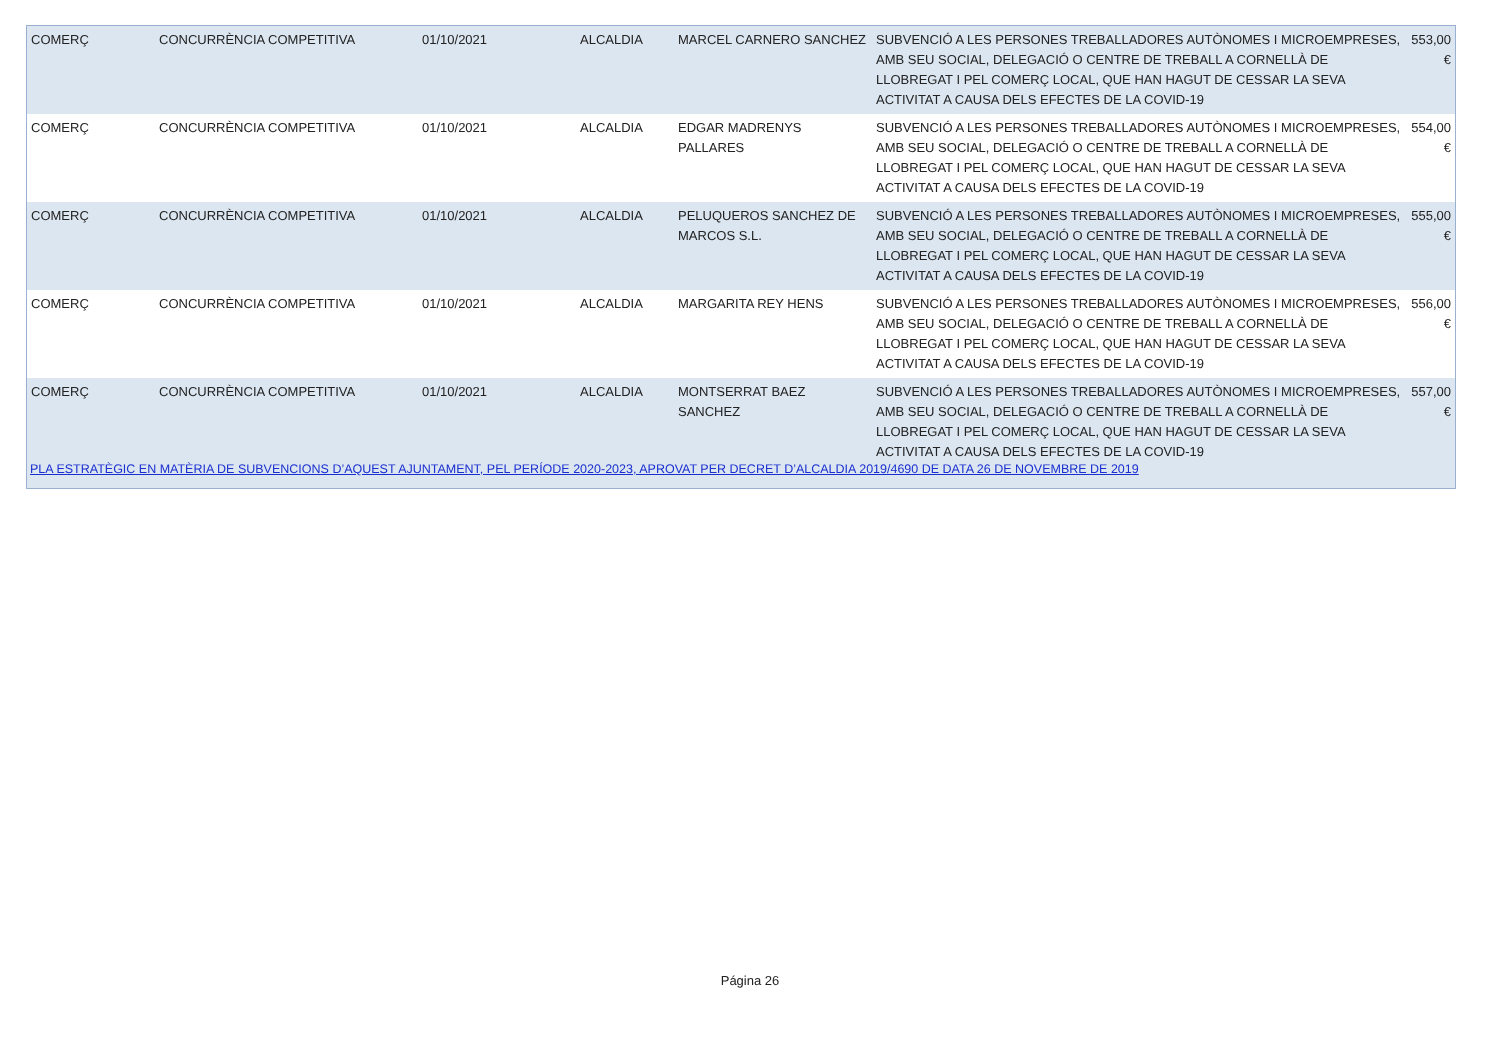| COMERÇ | CONCURRÈNCIA COMPETITIVA | 01/10/2021 | ALCALDIA | MARCEL CARNERO SANCHEZ | SUBVENCIÓ A LES PERSONES TREBALLADORES AUTÒNOMES I MICROEMPRESES, AMB SEU SOCIAL, DELEGACIÓ O CENTRE DE TREBALL A CORNELLÀ DE LLOBREGAT I PEL COMERÇ LOCAL, QUE HAN HAGUT DE CESSAR LA SEVA ACTIVITAT A CAUSA DELS EFECTES DE LA COVID-19 | 553,00 € |
| COMERÇ | CONCURRÈNCIA COMPETITIVA | 01/10/2021 | ALCALDIA | EDGAR MADRENYS PALLARES | SUBVENCIÓ A LES PERSONES TREBALLADORES AUTÒNOMES I MICROEMPRESES, AMB SEU SOCIAL, DELEGACIÓ O CENTRE DE TREBALL A CORNELLÀ DE LLOBREGAT I PEL COMERÇ LOCAL, QUE HAN HAGUT DE CESSAR LA SEVA ACTIVITAT A CAUSA DELS EFECTES DE LA COVID-19 | 554,00 € |
| COMERÇ | CONCURRÈNCIA COMPETITIVA | 01/10/2021 | ALCALDIA | PELUQUEROS SANCHEZ DE MARCOS S.L. | SUBVENCIÓ A LES PERSONES TREBALLADORES AUTÒNOMES I MICROEMPRESES, AMB SEU SOCIAL, DELEGACIÓ O CENTRE DE TREBALL A CORNELLÀ DE LLOBREGAT I PEL COMERÇ LOCAL, QUE HAN HAGUT DE CESSAR LA SEVA ACTIVITAT A CAUSA DELS EFECTES DE LA COVID-19 | 555,00 € |
| COMERÇ | CONCURRÈNCIA COMPETITIVA | 01/10/2021 | ALCALDIA | MARGARITA REY HENS | SUBVENCIÓ A LES PERSONES TREBALLADORES AUTÒNOMES I MICROEMPRESES, AMB SEU SOCIAL, DELEGACIÓ O CENTRE DE TREBALL A CORNELLÀ DE LLOBREGAT I PEL COMERÇ LOCAL, QUE HAN HAGUT DE CESSAR LA SEVA ACTIVITAT A CAUSA DELS EFECTES DE LA COVID-19 | 556,00 € |
| COMERÇ | CONCURRÈNCIA COMPETITIVA | 01/10/2021 | ALCALDIA | MONTSERRAT BAEZ SANCHEZ | SUBVENCIÓ A LES PERSONES TREBALLADORES AUTÒNOMES I MICROEMPRESES, AMB SEU SOCIAL, DELEGACIÓ O CENTRE DE TREBALL A CORNELLÀ DE LLOBREGAT I PEL COMERÇ LOCAL, QUE HAN HAGUT DE CESSAR LA SEVA ACTIVITAT A CAUSA DELS EFECTES DE LA COVID-19 | 557,00 € |
PLA ESTRATÈGIC EN MATÈRIA DE SUBVENCIONS D’AQUEST AJUNTAMENT, PEL PERÍODE 2020-2023, APROVAT PER DECRET D’ALCALDIA 2019/4690 DE DATA 26 DE NOVEMBRE DE 2019
Página 26